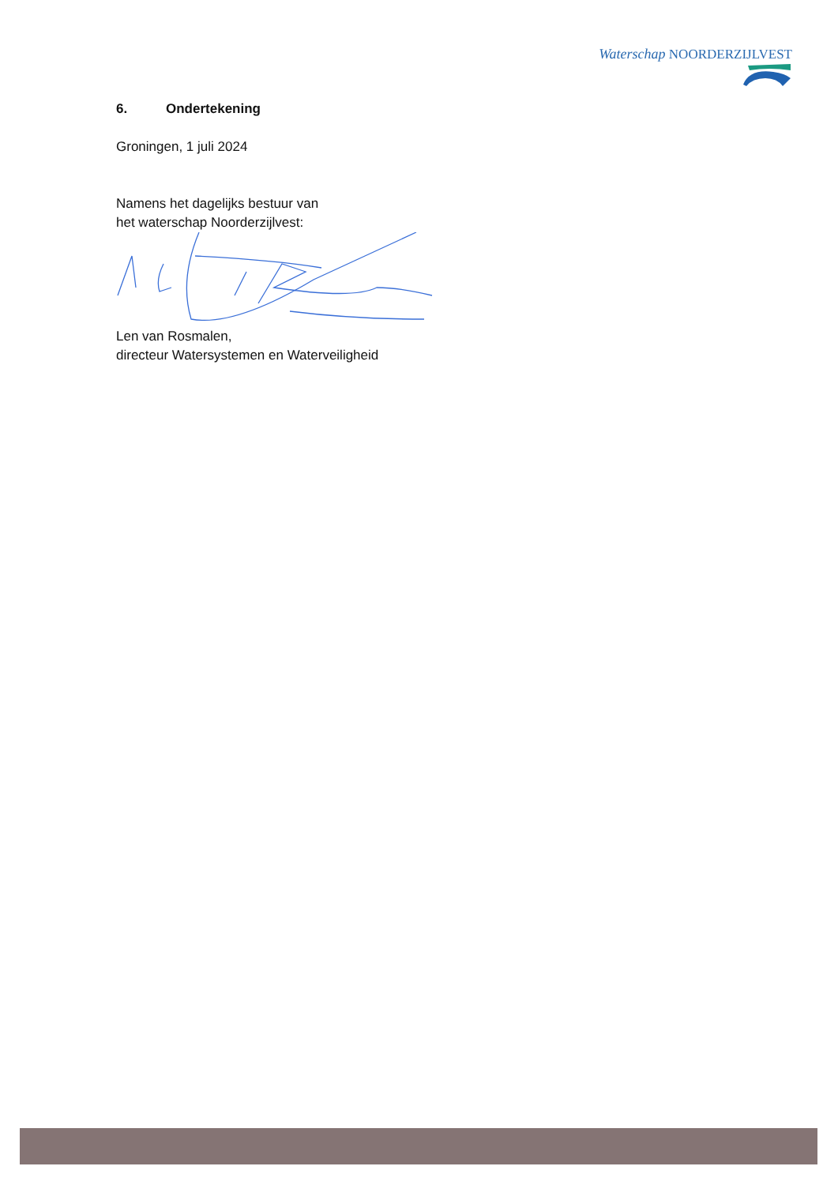Waterschap NOORDERZIJLVEST
6. Ondertekening
Groningen, 1 juli 2024
Namens het dagelijks bestuur van
het waterschap Noorderzijlvest:
Len van Rosmalen,
directeur Watersystemen en Waterveiligheid